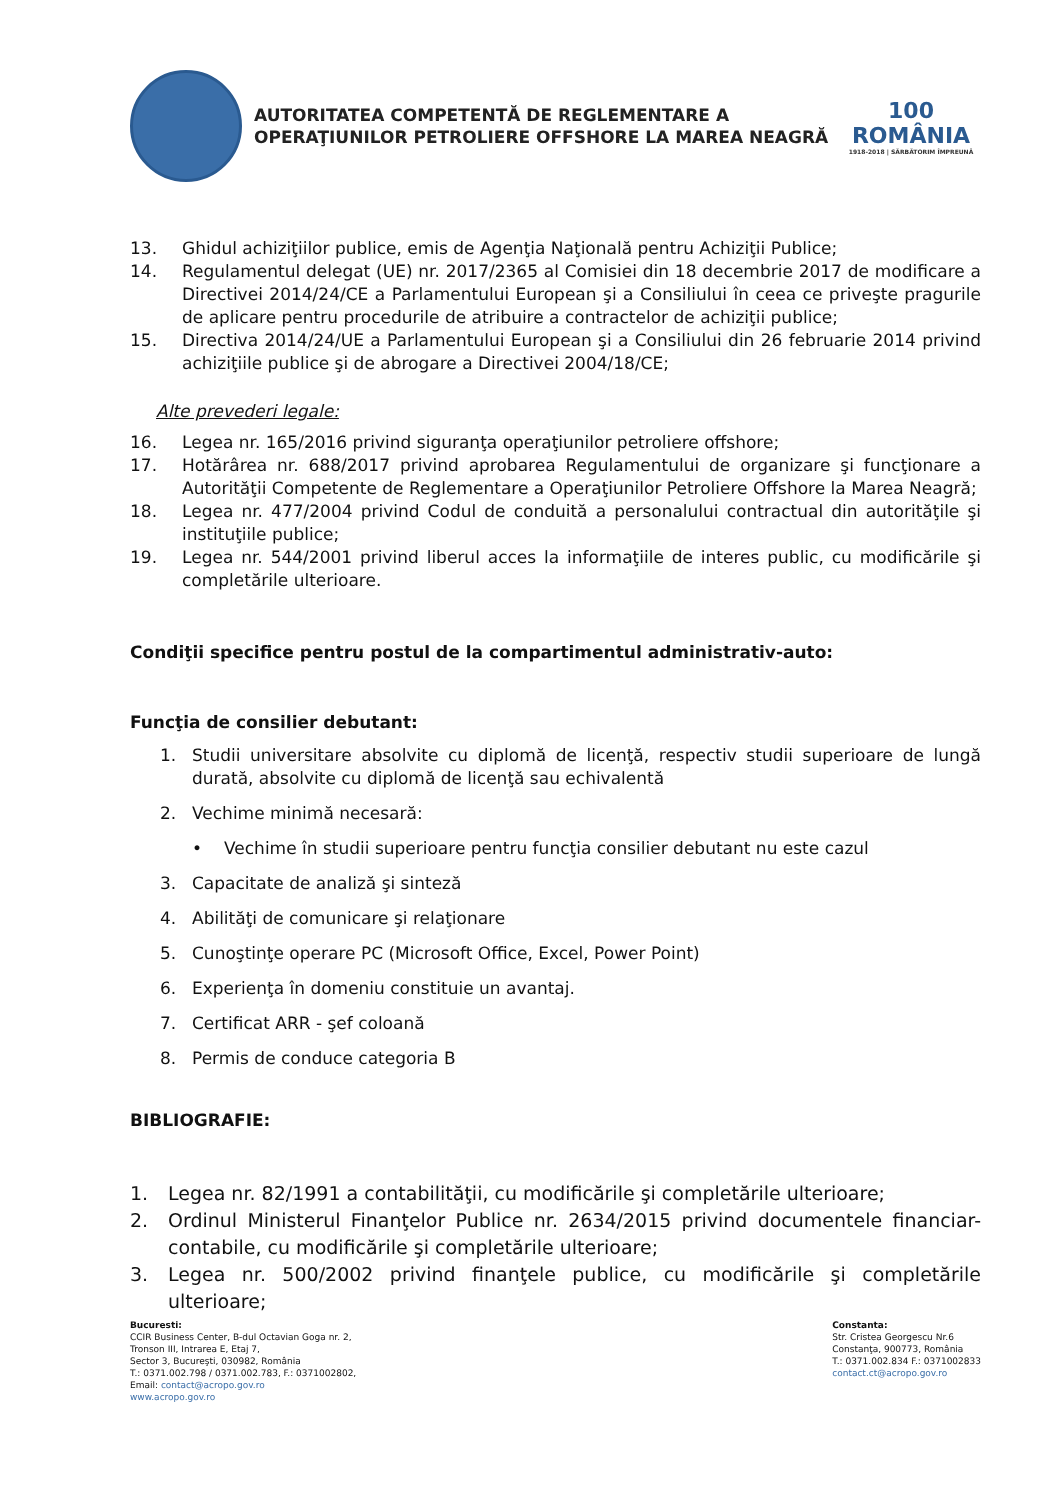AUTORITATEA COMPETENTĂ DE REGLEMENTARE A
OPERAŢIUNILOR PETROLIERE OFFSHORE LA MAREA NEAGRĂ
100
ROMÂNIA
1918-2018 | SĂRBĂTORIM ÎMPREUNĂ
13. Ghidul achiziţiilor publice, emis de Agenţia Naţională pentru Achiziţii Publice;
14. Regulamentul delegat (UE) nr. 2017/2365 al Comisiei din 18 decembrie 2017 de modificare a Directivei 2014/24/CE a Parlamentului European şi a Consiliului în ceea ce priveşte pragurile de aplicare pentru procedurile de atribuire a contractelor de achiziţii publice;
15. Directiva 2014/24/UE a Parlamentului European şi a Consiliului din 26 februarie 2014 privind achiziţiile publice şi de abrogare a Directivei 2004/18/CE;
Alte prevederi legale:
16. Legea nr. 165/2016 privind siguranţa operaţiunilor petroliere offshore;
17. Hotărârea nr. 688/2017 privind aprobarea Regulamentului de organizare şi funcţionare a Autorităţii Competente de Reglementare a Operaţiunilor Petroliere Offshore la Marea Neagră;
18. Legea nr. 477/2004 privind Codul de conduită a personalului contractual din autorităţile şi instituţiile publice;
19. Legea nr. 544/2001 privind liberul acces la informaţiile de interes public, cu modificările şi completările ulterioare.
Condiţii specifice pentru postul de la compartimentul administrativ-auto:
Funcţia de consilier debutant:
1. Studii universitare absolvite cu diplomă de licenţă, respectiv studii superioare de lungă durată, absolvite cu diplomă de licenţă sau echivalentă
2. Vechime minimă necesară:
• Vechime în studii superioare pentru funcţia consilier debutant nu este cazul
3. Capacitate de analiză şi sinteză
4. Abilităţi de comunicare şi relaţionare
5. Cunoştinţe operare PC (Microsoft Office, Excel, Power Point)
6. Experienţa în domeniu constituie un avantaj.
7. Certificat ARR - şef coloană
8. Permis de conduce categoria B
BIBLIOGRAFIE:
1. Legea nr. 82/1991 a contabilităţii, cu modificările şi completările ulterioare;
2. Ordinul Ministerul Finanţelor Publice nr. 2634/2015 privind documentele financiar-contabile, cu modificările şi completările ulterioare;
3. Legea nr. 500/2002 privind finanţele publice, cu modificările şi completările ulterioare;
Bucuresti:
CCIR Business Center, B-dul Octavian Goga nr. 2,
Tronson III, Intrarea E, Etaj 7,
Sector 3, Bucureşti, 030982, România
T.: 0371.002.798 / 0371.002.783, F.: 0371002802,
Email: contact@acropo.gov.ro
www.acropo.gov.ro
Constanta:
Str. Cristea Georgescu Nr.6
Constanţa, 900773, România
T.: 0371.002.834 F.: 0371002833
contact.ct@acropo.gov.ro